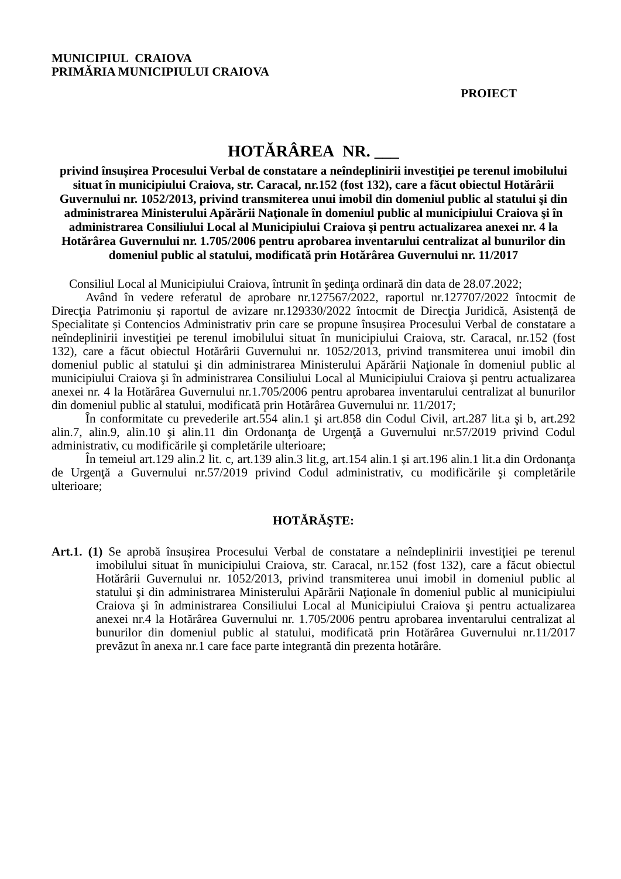MUNICIPIUL CRAIOVA
PRIMĂRIA MUNICIPIULUI CRAIOVA
PROIECT
HOTĂRÂREA NR. ___
privind însușirea Procesului Verbal de constatare a neîndeplinirii investiţiei pe terenul imobilului situat în municipiului Craiova, str. Caracal, nr.152 (fost 132), care a făcut obiectul Hotărârii Guvernului nr. 1052/2013, privind transmiterea unui imobil din domeniul public al statului şi din administrarea Ministerului Apărării Naţionale în domeniul public al municipiului Craiova şi în administrarea Consiliului Local al Municipiului Craiova şi pentru actualizarea anexei nr. 4 la Hotărârea Guvernului nr. 1.705/2006 pentru aprobarea inventarului centralizat al bunurilor din domeniul public al statului, modificată prin Hotărârea Guvernului nr. 11/2017
Consiliul Local al Municipiului Craiova, întrunit în şedinţa ordinară din data de 28.07.2022;
Având în vedere referatul de aprobare nr.127567/2022, raportul nr.127707/2022 întocmit de Direcţia Patrimoniu și raportul de avizare nr.129330/2022 întocmit de Direcţia Juridică, Asistență de Specialitate și Contencios Administrativ prin care se propune însușirea Procesului Verbal de constatare a neîndeplinirii investiţiei pe terenul imobilului situat în municipiului Craiova, str. Caracal, nr.152 (fost 132), care a făcut obiectul Hotărârii Guvernului nr. 1052/2013, privind transmiterea unui imobil din domeniul public al statului şi din administrarea Ministerului Apărării Naţionale în domeniul public al municipiului Craiova şi în administrarea Consiliului Local al Municipiului Craiova şi pentru actualizarea anexei nr. 4 la Hotărârea Guvernului nr.1.705/2006 pentru aprobarea inventarului centralizat al bunurilor din domeniul public al statului, modificată prin Hotărârea Guvernului nr. 11/2017;
În conformitate cu prevederile art.554 alin.1 şi art.858 din Codul Civil, art.287 lit.a şi b, art.292 alin.7, alin.9, alin.10 şi alin.11 din Ordonanţa de Urgenţă a Guvernului nr.57/2019 privind Codul administrativ, cu modificările şi completările ulterioare;
În temeiul art.129 alin.2 lit. c, art.139 alin.3 lit.g, art.154 alin.1 și art.196 alin.1 lit.a din Ordonanţa de Urgenţă a Guvernului nr.57/2019 privind Codul administrativ, cu modificările şi completările ulterioare;
HOTĂRĂŞTE:
Art.1. (1) Se aprobă însușirea Procesului Verbal de constatare a neîndeplinirii investiţiei pe terenul imobilului situat în municipiului Craiova, str. Caracal, nr.152 (fost 132), care a făcut obiectul Hotărârii Guvernului nr. 1052/2013, privind transmiterea unui imobil in domeniul public al statului şi din administrarea Ministerului Apărării Naţionale în domeniul public al municipiului Craiova şi în administrarea Consiliului Local al Municipiului Craiova şi pentru actualizarea anexei nr.4 la Hotărârea Guvernului nr. 1.705/2006 pentru aprobarea inventarului centralizat al bunurilor din domeniul public al statului, modificată prin Hotărârea Guvernului nr.11/2017 prevăzut în anexa nr.1 care face parte integrantă din prezenta hotărâre.